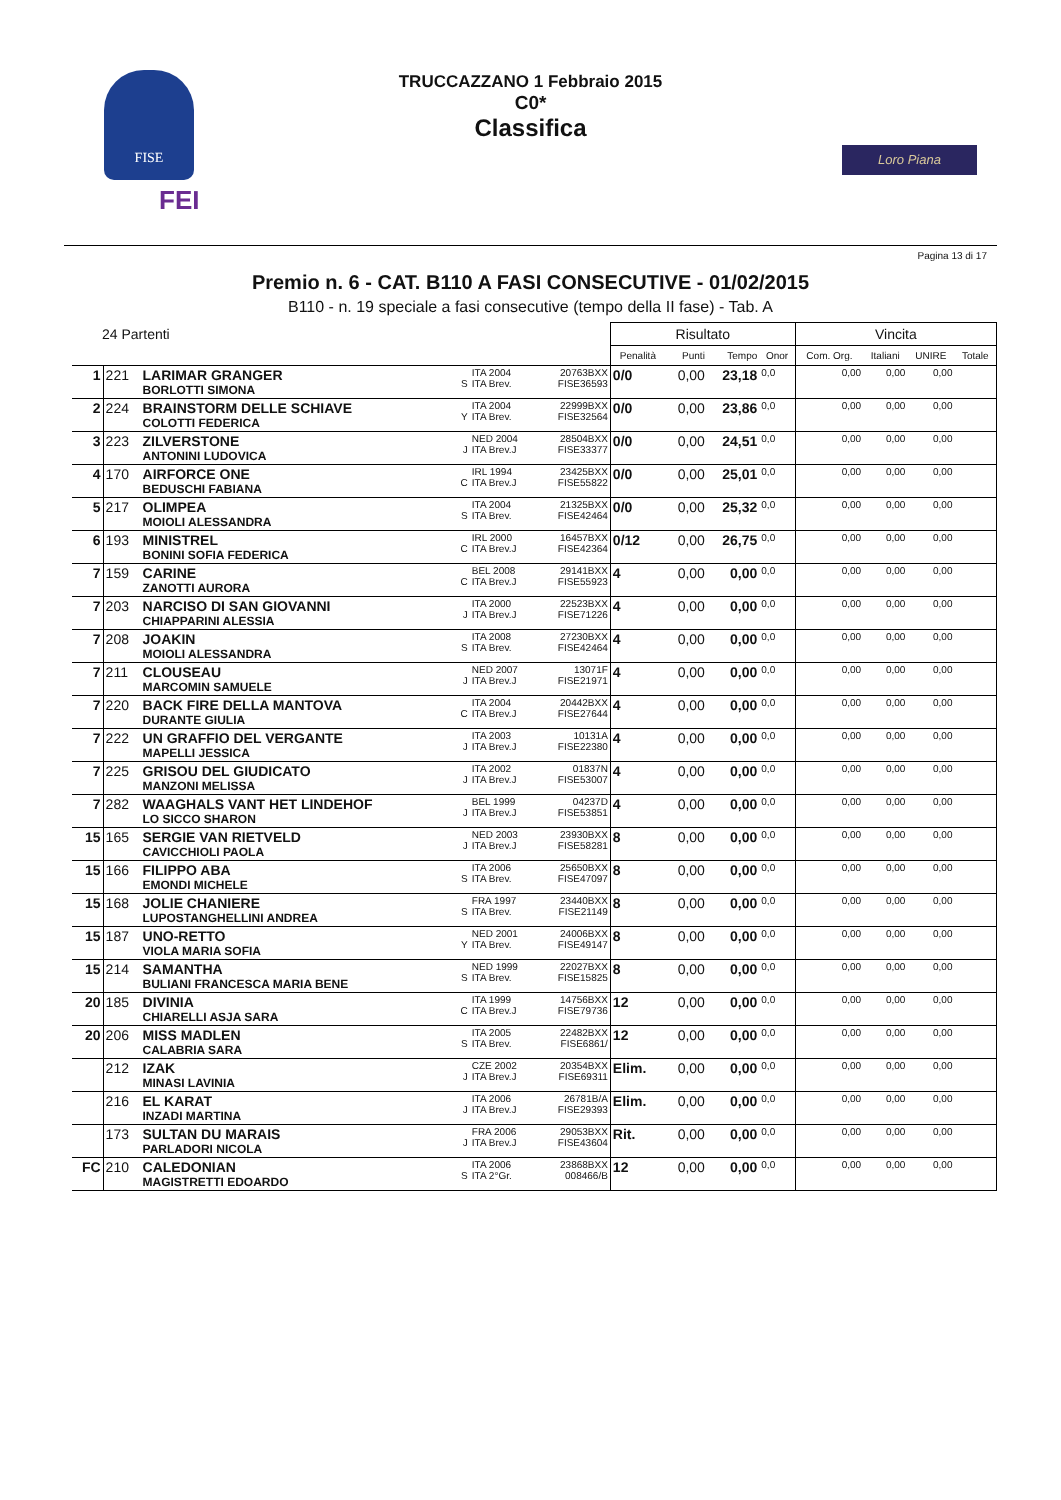FISE
FEI
TRUCCAZZANO 1 Febbraio 2015
C0*
Classifica
Loro Piana
Pagina 13 di 17
Premio n. 6 - CAT. B110 A FASI CONSECUTIVE - 01/02/2015
B110 - n. 19 speciale a fasi consecutive (tempo della II fase) - Tab. A
| 24 Partenti | | | | | | Risultato | | | | Vincita | | | |
| --- | --- | --- | --- | --- | --- | --- | --- | --- | --- | --- | --- | --- | --- |
| | | | | | | Penalità | Punti | Tempo | Onor | Com. Org. | Italiani | UNIRE | Totale |
| 1 | 221 | LARIMAR GRANGER BORLOTTI SIMONA | S | ITA 2004 ITA Brev. | 20763BXX FISE36593 | 0/0 | 0,00 | 23,18 | 0,0 | 0,00 | 0,00 | 0,00 | |
| 2 | 224 | BRAINSTORM DELLE SCHIAVE COLOTTI FEDERICA | Y | ITA 2004 ITA Brev. | 22999BXX FISE32564 | 0/0 | 0,00 | 23,86 | 0,0 | 0,00 | 0,00 | 0,00 | |
| 3 | 223 | ZILVERSTONE ANTONINI LUDOVICA | J | NED 2004 ITA Brev.J | 28504BXX FISE33377 | 0/0 | 0,00 | 24,51 | 0,0 | 0,00 | 0,00 | 0,00 | |
| 4 | 170 | AIRFORCE ONE BEDUSCHI FABIANA | C | IRL 1994 ITA Brev.J | 23425BXX FISE55822 | 0/0 | 0,00 | 25,01 | 0,0 | 0,00 | 0,00 | 0,00 | |
| 5 | 217 | OLIMPEA MOIOLI ALESSANDRA | S | ITA 2004 ITA Brev. | 21325BXX FISE42464 | 0/0 | 0,00 | 25,32 | 0,0 | 0,00 | 0,00 | 0,00 | |
| 6 | 193 | MINISTREL BONINI SOFIA FEDERICA | C | IRL 2000 ITA Brev.J | 16457BXX FISE42364 | 0/12 | 0,00 | 26,75 | 0,0 | 0,00 | 0,00 | 0,00 | |
| 7 | 159 | CARINE ZANOTTI AURORA | C | BEL 2008 ITA Brev.J | 29141BXX FISE55923 | 4 | 0,00 | 0,00 | 0,0 | 0,00 | 0,00 | 0,00 | |
| 7 | 203 | NARCISO DI SAN GIOVANNI CHIAPPARINI ALESSIA | J | ITA 2000 ITA Brev.J | 22523BXX FISE71226 | 4 | 0,00 | 0,00 | 0,0 | 0,00 | 0,00 | 0,00 | |
| 7 | 208 | JOAKIN MOIOLI ALESSANDRA | S | ITA 2008 ITA Brev. | 27230BXX FISE42464 | 4 | 0,00 | 0,00 | 0,0 | 0,00 | 0,00 | 0,00 | |
| 7 | 211 | CLOUSEAU MARCOMIN SAMUELE | J | NED 2007 ITA Brev.J | 13071F FISE21971 | 4 | 0,00 | 0,00 | 0,0 | 0,00 | 0,00 | 0,00 | |
| 7 | 220 | BACK FIRE DELLA MANTOVA DURANTE GIULIA | C | ITA 2004 ITA Brev.J | 20442BXX FISE27644 | 4 | 0,00 | 0,00 | 0,0 | 0,00 | 0,00 | 0,00 | |
| 7 | 222 | UN GRAFFIO DEL VERGANTE MAPELLI JESSICA | J | ITA 2003 ITA Brev.J | 10131A FISE22380 | 4 | 0,00 | 0,00 | 0,0 | 0,00 | 0,00 | 0,00 | |
| 7 | 225 | GRISOU DEL GIUDICATO MANZONI MELISSA | J | ITA 2002 ITA Brev.J | 01837N FISE53007 | 4 | 0,00 | 0,00 | 0,0 | 0,00 | 0,00 | 0,00 | |
| 7 | 282 | WAAGHALS VANT HET LINDEHOF LO SICCO SHARON | J | BEL 1999 ITA Brev.J | 04237D FISE53851 | 4 | 0,00 | 0,00 | 0,0 | 0,00 | 0,00 | 0,00 | |
| 15 | 165 | SERGIE VAN RIETVELD CAVICCHIOLI PAOLA | J | NED 2003 ITA Brev.J | 23930BXX FISE58281 | 8 | 0,00 | 0,00 | 0,0 | 0,00 | 0,00 | 0,00 | |
| 15 | 166 | FILIPPO ABA EMONDI MICHELE | S | ITA 2006 ITA Brev. | 25650BXX FISE47097 | 8 | 0,00 | 0,00 | 0,0 | 0,00 | 0,00 | 0,00 | |
| 15 | 168 | JOLIE CHANIERE LUPOSTANGHELLINI ANDREA | S | FRA 1997 ITA Brev. | 23440BXX FISE21149 | 8 | 0,00 | 0,00 | 0,0 | 0,00 | 0,00 | 0,00 | |
| 15 | 187 | UNO-RETTO VIOLA MARIA SOFIA | Y | NED 2001 ITA Brev. | 24006BXX FISE49147 | 8 | 0,00 | 0,00 | 0,0 | 0,00 | 0,00 | 0,00 | |
| 15 | 214 | SAMANTHA BULIANI FRANCESCA MARIA BENE | S | NED 1999 ITA Brev. | 22027BXX FISE15825 | 8 | 0,00 | 0,00 | 0,0 | 0,00 | 0,00 | 0,00 | |
| 20 | 185 | DIVINIA CHIARELLI ASJA SARA | C | ITA 1999 ITA Brev.J | 14756BXX FISE79736 | 12 | 0,00 | 0,00 | 0,0 | 0,00 | 0,00 | 0,00 | |
| 20 | 206 | MISS MADLEN CALABRIA SARA | S | ITA 2005 ITA Brev. | 22482BXX FISE6861/ | 12 | 0,00 | 0,00 | 0,0 | 0,00 | 0,00 | 0,00 | |
| | 212 | IZAK MINASI LAVINIA | J | CZE 2002 ITA Brev.J | 20354BXX FISE69311 | Elim. | 0,00 | 0,00 | 0,0 | 0,00 | 0,00 | 0,00 | |
| | 216 | EL KARAT INZADI MARTINA | J | ITA 2006 ITA Brev.J | 26781B/A FISE29393 | Elim. | 0,00 | 0,00 | 0,0 | 0,00 | 0,00 | 0,00 | |
| | 173 | SULTAN DU MARAIS PARLADORI NICOLA | J | FRA 2006 ITA Brev.J | 29053BXX FISE43604 | Rit. | 0,00 | 0,00 | 0,0 | 0,00 | 0,00 | 0,00 | |
| FC | 210 | CALEDONIAN MAGISTRETTI EDOARDO | S | ITA 2006 ITA 2°Gr. | 23868BXX 008466/B | 12 | 0,00 | 0,00 | 0,0 | 0,00 | 0,00 | 0,00 | |